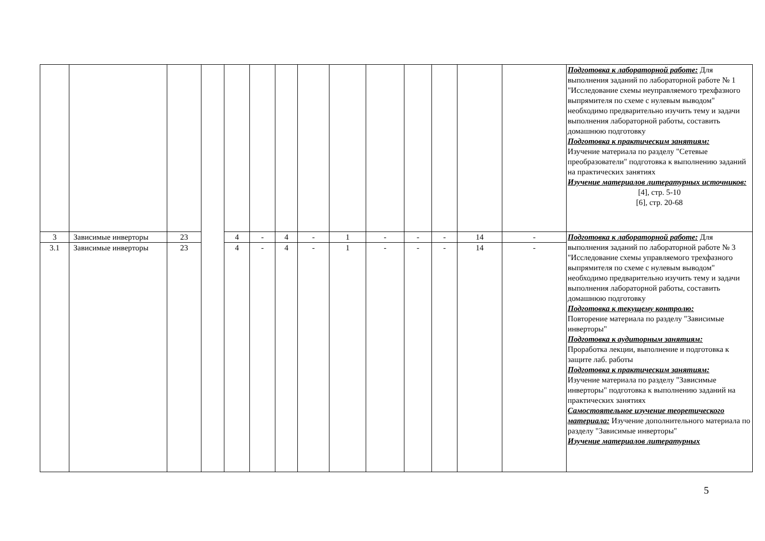| | | | | | | | | | | | | | | Подготовка к лабораторной работе: Для выполнения заданий по лабораторной работе № 1 "Исследование схемы неуправляемого трехфазного выпрямителя по схеме с нулевым выводом" необходимо предварительно изучить тему и задачи выполнения лабораторной работы, составить домашнюю подготовку Подготовка к практическим занятиям: Изучение материала по разделу "Сетевые преобразователи" подготовка к выполнению заданий на практических занятиях Изучение материалов литературных источников: [4], стр. 5-10 [6], стр. 20-68 |
| 3 | Зависимые инверторы | 23 | | 4 | - | 4 | - | 1 | - | - | - | 14 | - | Подготовка к лабораторной работе: Для выполнения заданий по лабораторной работе № 3 "Исследование схемы управляемого трехфазного выпрямителя по схеме с нулевым выводом" необходимо предварительно изучить тему и задачи выполнения лабораторной работы, составить домашнюю подготовку Подготовка к текущему контролю: Повторение материала по разделу "Зависимые инверторы" Подготовка к аудиторным занятиям: Проработка лекции, выполнение и подготовка к защите лаб. работы Подготовка к практическим занятиям: Изучение материала по разделу "Зависимые инверторы" подготовка к выполнению заданий на практических занятиях Самостоятельное изучение теоретического материала: Изучение дополнительного материала по разделу "Зависимые инверторы" Изучение материалов литературных |
| 3.1 | Зависимые инверторы | 23 | | 4 | - | 4 | - | 1 | - | - | - | 14 | - | |
5